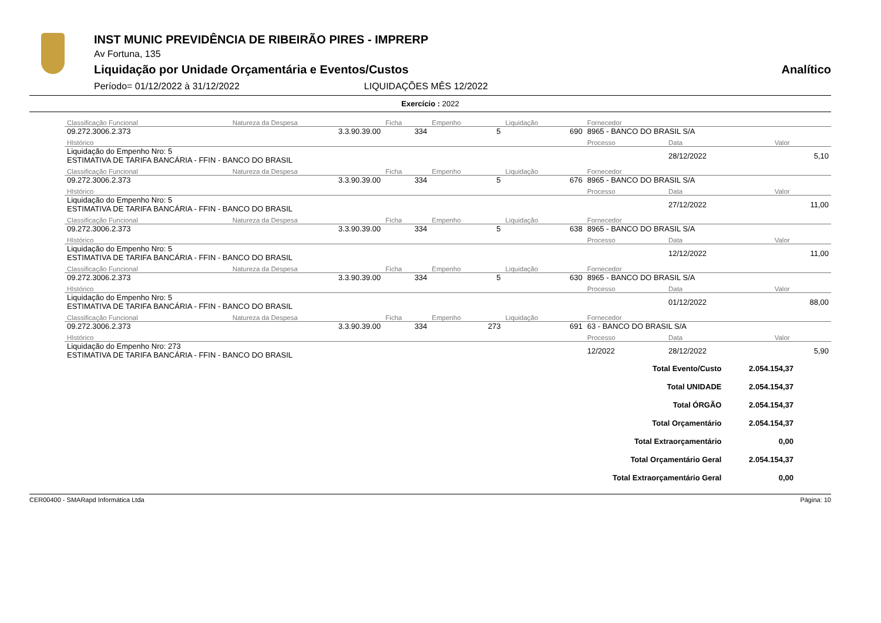INST MUNIC PREVIDÊNCIA DE RIBEIRÃO PIRES - IMPRERP
Av Fortuna, 135
Liquidação por Unidade Orçamentária e Eventos/Custos Analítico
Período= 01/12/2022 à 31/12/2022 LIQUIDAÇÕES MÊS 12/2022
Exercício : 2022
| Classificação Funcional | Natureza da Despesa | Ficha | Empenho | Liquidação | Fornecedor | | |
| 09.272.3006.2.373 | 3.3.90.39.00 | 334 | 5 | 690 | 8965 - BANCO DO BRASIL S/A | | |
| HIstórico | | | | | Processo | Data | Valor |
| Liquidação do Empenho Nro: 5 ESTIMATIVA DE TARIFA BANCÁRIA - FFIN - BANCO DO BRASIL | | | | | | 28/12/2022 | 5,10 |
| Classificação Funcional | Natureza da Despesa | Ficha | Empenho | Liquidação | Fornecedor | | |
| 09.272.3006.2.373 | 3.3.90.39.00 | 334 | 5 | 676 | 8965 - BANCO DO BRASIL S/A | | |
| HIstórico | | | | | Processo | Data | Valor |
| Liquidação do Empenho Nro: 5 ESTIMATIVA DE TARIFA BANCÁRIA - FFIN - BANCO DO BRASIL | | | | | | 27/12/2022 | 11,00 |
| Classificação Funcional | Natureza da Despesa | Ficha | Empenho | Liquidação | Fornecedor | | |
| 09.272.3006.2.373 | 3.3.90.39.00 | 334 | 5 | 638 | 8965 - BANCO DO BRASIL S/A | | |
| HIstórico | | | | | Processo | Data | Valor |
| Liquidação do Empenho Nro: 5 ESTIMATIVA DE TARIFA BANCÁRIA - FFIN - BANCO DO BRASIL | | | | | | 12/12/2022 | 11,00 |
| Classificação Funcional | Natureza da Despesa | Ficha | Empenho | Liquidação | Fornecedor | | |
| 09.272.3006.2.373 | 3.3.90.39.00 | 334 | 5 | 630 | 8965 - BANCO DO BRASIL S/A | | |
| HIstórico | | | | | Processo | Data | Valor |
| Liquidação do Empenho Nro: 5 ESTIMATIVA DE TARIFA BANCÁRIA - FFIN - BANCO DO BRASIL | | | | | | 01/12/2022 | 88,00 |
| Classificação Funcional | Natureza da Despesa | Ficha | Empenho | Liquidação | Fornecedor | | |
| 09.272.3006.2.373 | 3.3.90.39.00 | 334 | 273 | 691 | 63 - BANCO DO BRASIL S/A | | |
| HIstórico | | | | | Processo | Data | Valor |
| Liquidação do Empenho Nro: 273 ESTIMATIVA DE TARIFA BANCÁRIA - FFIN - BANCO DO BRASIL | | | | | 12/2022 | 28/12/2022 | 5,90 |
| Total Evento/Custo | 2.054.154,37 |
| Total UNIDADE | 2.054.154,37 |
| Total ÓRGÃO | 2.054.154,37 |
| Total Orçamentário | 2.054.154,37 |
| Total Extraorçamentário | 0,00 |
| Total Orçamentário Geral | 2.054.154,37 |
| Total Extraorçamentário Geral | 0,00 |
CER00400 - SMARapd Informática Ltda Página: 10